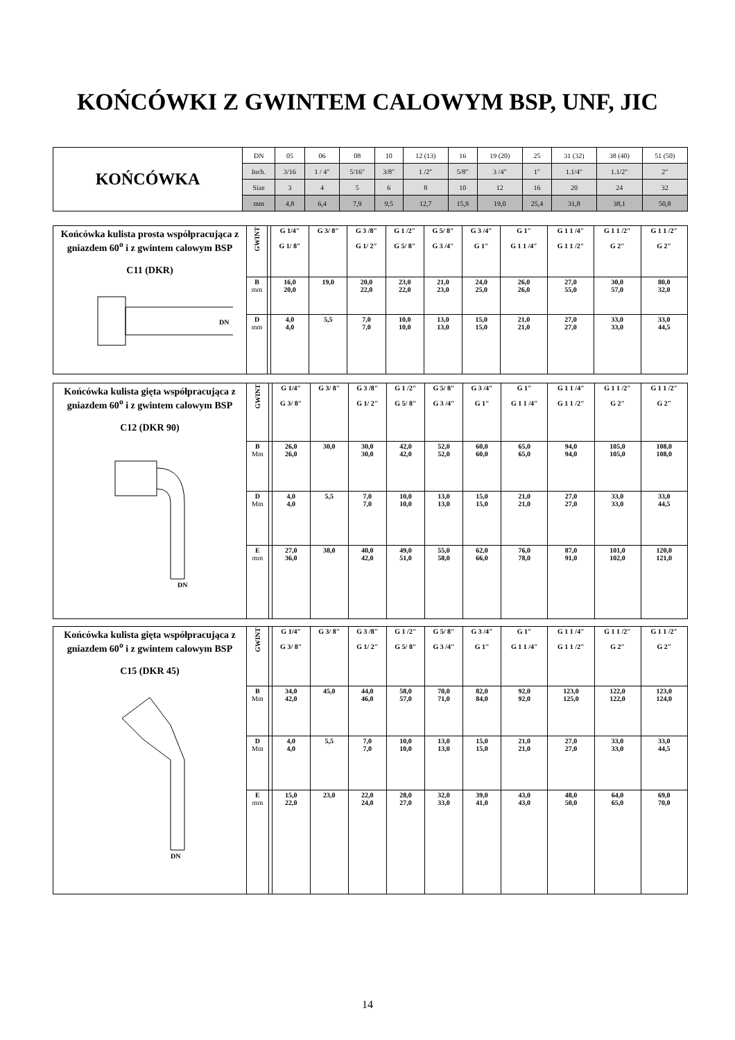KOŃCÓWKI Z GWINTEM CALOWYM BSP, UNF, JIC
| KOŃCÓWKA | DN | 05 | 06 | 08 | 10 | 12 (13) | 16 | 19 (20) | 25 | 31 (32) | 38 (40) | 51 (50) |
| | Inch. | 3/16 | 1 / 4″ | 5/16″ | 3/8″ | 1 /2″ | 5/8″ | 3 /4″ | 1″ | 1.1/4″ | 1.1/2″ | 2″ |
| | Size | 3 | 4 | 5 | 6 | 8 | 10 | 12 | 16 | 20 | 24 | 32 |
| | mm | 4,8 | 6,4 | 7,9 | 9,5 | 12,7 | 15,9 | 19,0 | 25,4 | 31,8 | 38,1 | 50,8 |
| Końcówka kulista prosta współpracująca z gniazdem 60<sup>o</sup> i z gwintem calowym BSP C11 (DKR) DN | GWINT | | G 1/4″ G 1/ 8″ | G 3/ 8″ | G 3 /8″ G 1/ 2″ | G 1 /2″ G 5/ 8″ | G 5/ 8″ G 3 /4″ | G 3 /4″ G 1″ | G 1″ G 1 1 /4″ | G 1 1 /4″ G 1 1 /2″ | G 1 1 /2″ G 2″ | G 1 1 /2″ G 2″ |
| | B mm | | 16,0 20,0 | 19,0 | 20,0 22,0 | 23,0 22,0 | 21,0 23,0 | 24,0 25,0 | 26,0 26,0 | 27,0 55,0 | 30,0 57,0 | 80,0 32,0 |
| | D mm | | 4,0 4,0 | 5,5 | 7,0 7,0 | 10,0 10,0 | 13,0 13,0 | 15,0 15,0 | 21,0 21,0 | 27,0 27,0 | 33,0 33,0 | 33,0 44,5 |
| Końcówka kulista gięta współpracująca z gniazdem 60<sup>o</sup> i z gwintem calowym BSP C12 (DKR 90) DN | GWINT | | G 1/4″ G 3/ 8″ | G 3/ 8″ | G 3 /8″ G 1/ 2″ | G 1 /2″ G 5/ 8″ | G 5/ 8″ G 3 /4″ | G 3 /4″ G 1″ | G 1″ G 1 1 /4″ | G 1 1 /4″ G 1 1 /2″ | G 1 1 /2″ G 2″ | G 1 1 /2″ G 2″ |
| | B Mm | | 26,0 26,0 | 30,0 | 30,0 30,0 | 42,0 42,0 | 52,0 52,0 | 60,0 60,0 | 65,0 65,0 | 94,0 94,0 | 105,0 105,0 | 108,0 108,0 |
| | D Mm | | 4,0 4,0 | 5,5 | 7,0 7,0 | 10,0 10,0 | 13,0 13,0 | 15,0 15,0 | 21,0 21,0 | 27,0 27,0 | 33,0 33,0 | 33,0 44,5 |
| | E mm | | 27,0 36,0 | 38,0 | 40,0 42,0 | 49,0 51,0 | 55,0 58,0 | 62,0 66,0 | 76,0 78,0 | 87,0 91,0 | 101,0 102,0 | 120,0 121,0 |
| Końcówka kulista gięta współpracująca z gniazdem 60<sup>o</sup> i z gwintem calowym BSP C15 (DKR 45) DN | GWINT | | G 1/4″ G 3/ 8″ | G 3/ 8″ | G 3 /8″ G 1/ 2″ | G 1 /2″ G 5/ 8″ | G 5/ 8″ G 3 /4″ | G 3 /4″ G 1″ | G 1″ G 1 1 /4″ | G 1 1 /4″ G 1 1 /2″ | G 1 1 /2″ G 2″ | G 1 1 /2″ G 2″ |
| | B Mm | | 34,0 42,0 | 45,0 | 44,0 46,0 | 58,0 57,0 | 70,0 71,0 | 82,0 84,0 | 92,0 92,0 | 123,0 125,0 | 122,0 122,0 | 123,0 124,0 |
| | D Mm | | 4,0 4,0 | 5,5 | 7,0 7,0 | 10,0 10,0 | 13,0 13,0 | 15,0 15,0 | 21,0 21,0 | 27,0 27,0 | 33,0 33,0 | 33,0 44,5 |
| | E mm | | 15,0 22,0 | 23,0 | 22,0 24,0 | 28,0 27,0 | 32,0 33,0 | 39,0 41,0 | 43,0 43,0 | 48,0 50,0 | 64,0 65,0 | 69,0 70,0 |
14